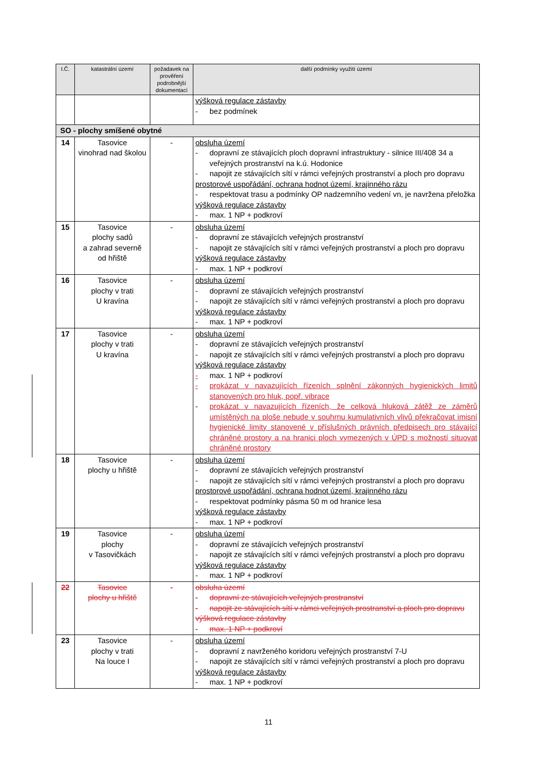| I.Č. | katastrální území | požadavek na prověření podrobnější dokumentací | další podmínky využití území |
| --- | --- | --- | --- |
| | | | výšková regulace zástavby - bez podmínek |
| SO - plochy smíšené obytné | | | |
| 14 | Tasovice vinohrad nad školou | - | obsluha území - dopravní ze stávajících ploch dopravní infrastruktury - silnice III/408 34 a veřejných prostranství na k.ú. Hodonice - napojit ze stávajících sítí v rámci veřejných prostranství a ploch pro dopravu prostorové uspořádání, ochrana hodnot území, krajinného rázu - respektovat trasu a podmínky OP nadzemního vedení vn, je navržena přeložka výšková regulace zástavby - max. 1 NP + podkroví |
| 15 | Tasovice plochy sadů a zahrad severně od hřiště | - | obsluha území - dopravní ze stávajících veřejných prostranství - napojit ze stávajících sítí v rámci veřejných prostranství a ploch pro dopravu výšková regulace zástavby - max. 1 NP + podkroví |
| 16 | Tasovice plochy v trati U kravína | - | obsluha území - dopravní ze stávajících veřejných prostranství - napojit ze stávajících sítí v rámci veřejných prostranství a ploch pro dopravu výšková regulace zástavby - max. 1 NP + podkroví |
| 17 | Tasovice plochy v trati U kravína | - | obsluha území - dopravní ze stávajících veřejných prostranství - napojit ze stávajících sítí v rámci veřejných prostranství a ploch pro dopravu výšková regulace zástavby - max. 1 NP + podkroví - prokázat v navazujících řízeních splnění zákonných hygienických limitů stanovených pro hluk, popř. vibrace - prokázat v navazujících řízeních, že celková hluková zátěž ze záměrů umístěných na ploše nebude v souhrnu kumulativních vlivů překračovat imisní hygienické limity stanovené v příslušných právních předpisech pro stávající chráněné prostory a na hranici ploch vymezených v ÚPD s možností situovat chráněné prostory |
| 18 | Tasovice plochy u hřiště | - | obsluha území - dopravní ze stávajících veřejných prostranství - napojit ze stávajících sítí v rámci veřejných prostranství a ploch pro dopravu prostorové uspořádání, ochrana hodnot území, krajinného rázu - respektovat podmínky pásma 50 m od hranice lesa výšková regulace zástavby - max. 1 NP + podkroví |
| 19 | Tasovice plochy v Tasovičkách | - | obsluha území - dopravní ze stávajících veřejných prostranství - napojit ze stávajících sítí v rámci veřejných prostranství a ploch pro dopravu výšková regulace zástavby - max. 1 NP + podkroví |
| 22 | Tasovice plochy u hřiště | - | obsluha území - dopravní ze stávajících veřejných prostranství - napojit ze stávajících sítí v rámci veřejných prostranství a ploch pro dopravu výšková regulace zástavby - max. 1 NP + podkroví |
| 23 | Tasovice plochy v trati Na louce I | - | obsluha území - dopravní z navrženého koridoru veřejných prostranství 7-U - napojit ze stávajících sítí v rámci veřejných prostranství a ploch pro dopravu výšková regulace zástavby - max. 1 NP + podkroví |
11